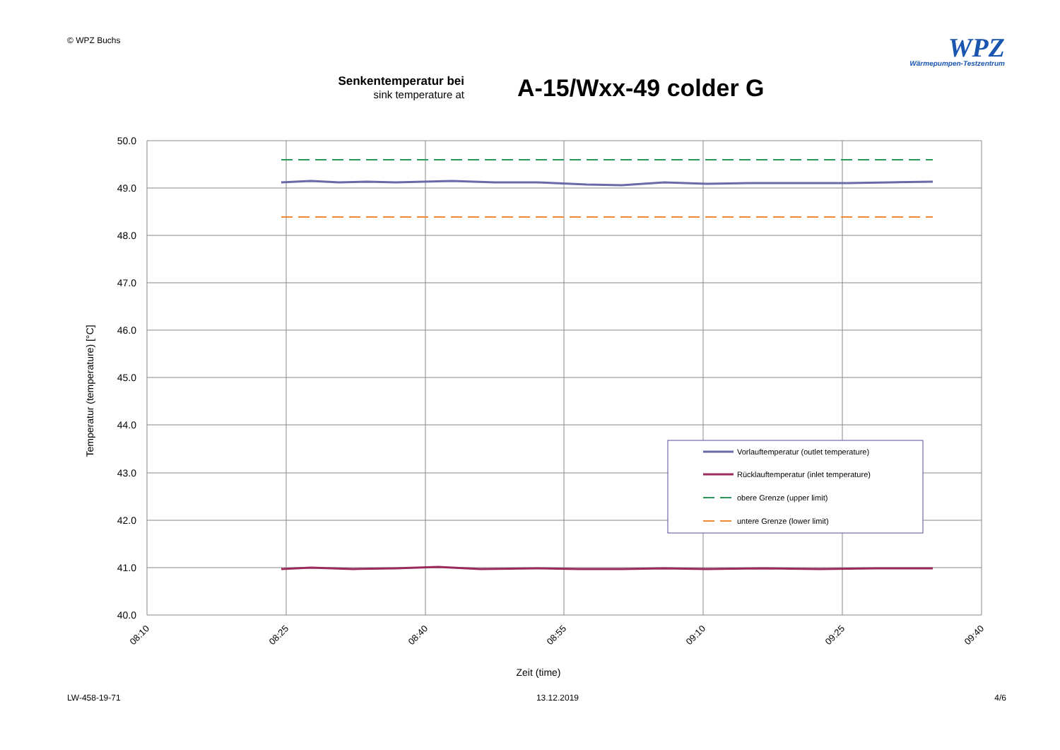© WPZ Buchs
WPZ
Wärmepumpen-Testzentrum
Senkentemperatur bei
sink temperature at
A-15/Wxx-49 colder G
50.0
49.0
48.0
47.0
46.0
45.0
44.0
43.0
42.0
41.0
40.0
08:10
08:25
08:40
08:55
09:10
09:25
09:40
Temperatur (temperature) [°C]
Zeit (time)
Vorlauftemperatur (outlet temperature)
Rücklauftemperatur (inlet temperature)
obere Grenze (upper limit)
untere Grenze (lower limit)
LW-458-19-71 13.12.2019 4/6